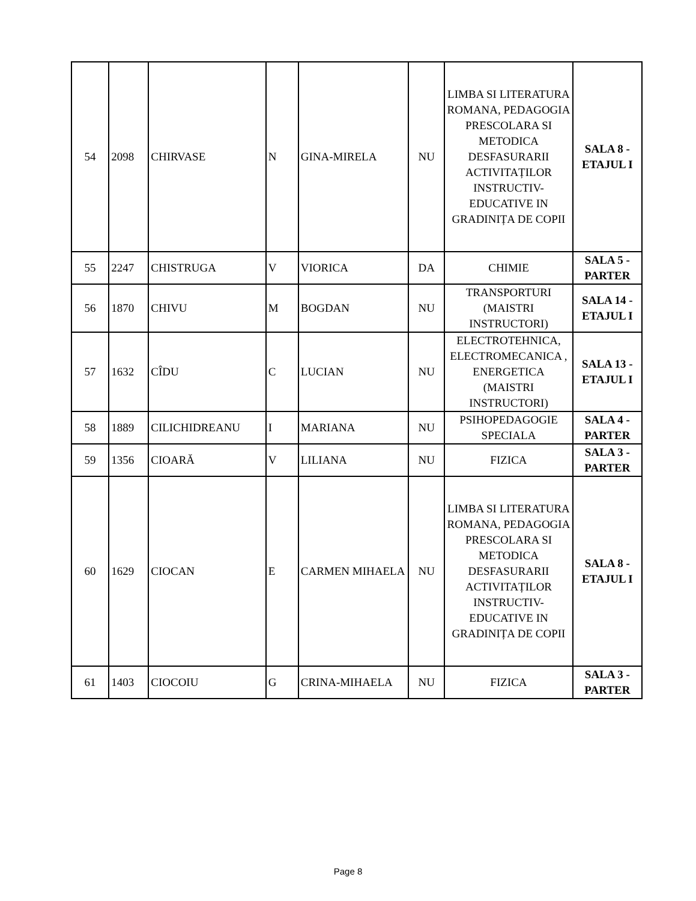| 54 | 2098 | CHIRVASE | N | GINA-MIRELA | NU | LIMBA SI LITERATURA ROMANA, PEDAGOGIA PRESCOLARA SI METODICA DESFASURARII ACTIVITAȚILOR INSTRUCTIV-EDUCATIVE IN GRADINIȚA DE COPII | SALA 8 - ETAJUL I |
| 55 | 2247 | CHISTRUGA | V | VIORICA | DA | CHIMIE | SALA 5 - PARTER |
| 56 | 1870 | CHIVU | M | BOGDAN | NU | TRANSPORTURI (MAISTRI INSTRUCTORI) | SALA 14 - ETAJUL I |
| 57 | 1632 | CÎDU | C | LUCIAN | NU | ELECTROTEHNICA, ELECTROMECANICA , ENERGETICA (MAISTRI INSTRUCTORI) | SALA 13 - ETAJUL I |
| 58 | 1889 | CILICHIDREANU | I | MARIANA | NU | PSIHOPEDAGOGIE SPECIALA | SALA 4 - PARTER |
| 59 | 1356 | CIOARĂ | V | LILIANA | NU | FIZICA | SALA 3 - PARTER |
| 60 | 1629 | CIOCAN | E | CARMEN MIHAELA | NU | LIMBA SI LITERATURA ROMANA, PEDAGOGIA PRESCOLARA SI METODICA DESFASURARII ACTIVITAȚILOR INSTRUCTIV-EDUCATIVE IN GRADINIȚA DE COPII | SALA 8 - ETAJUL I |
| 61 | 1403 | CIOCOIU | G | CRINA-MIHAELA | NU | FIZICA | SALA 3 - PARTER |
Page 8